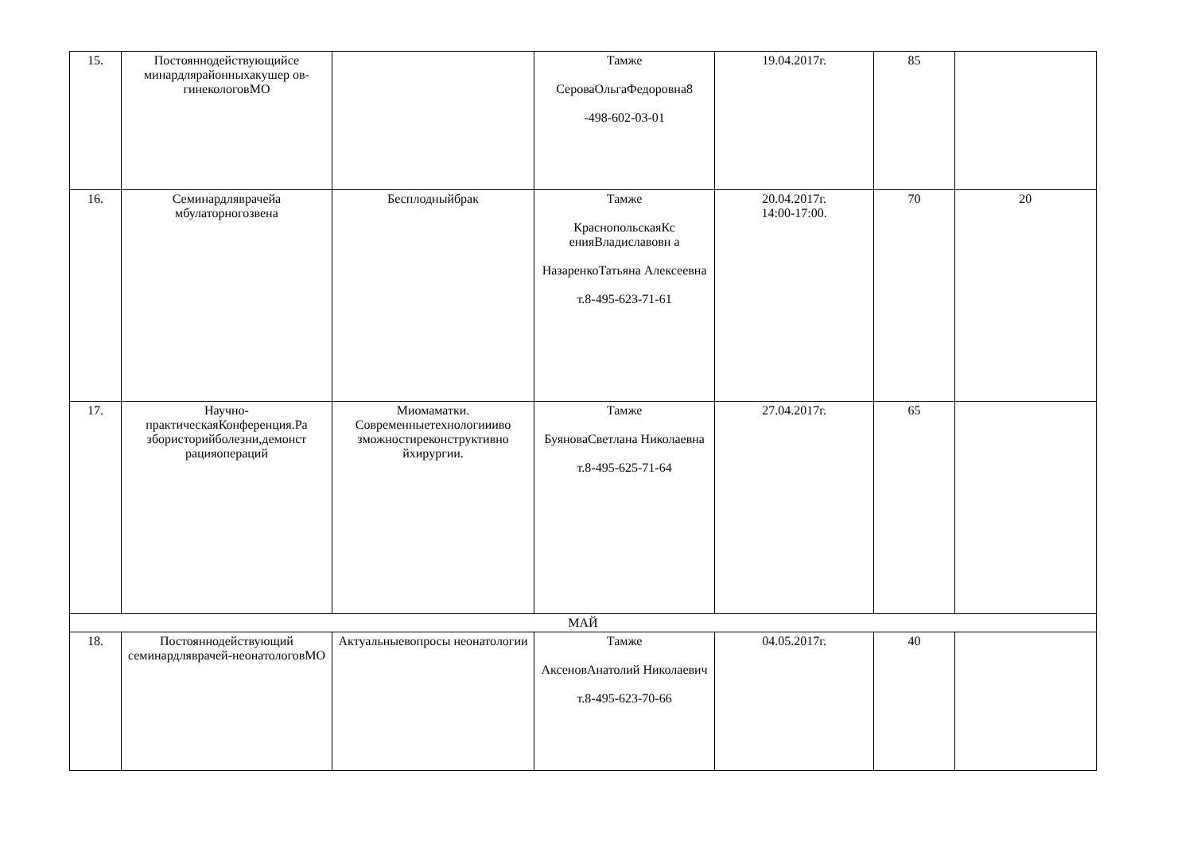| 15. | Постояннодействующийсе минардлярайонныхакушер ов-гинекологовМО | | Тамже СероваОльгаФедоровна8 -498-602-03-01 | 19.04.2017г. | 85 | |
| 16. | Семинардляврачейа мбулаторногозвена | Бесплодныйбрак | Тамже КраснопольскаяКс енияВладиславовн а НазаренкоТатьяна Алексеевна т.8-495-623-71-61 | 20.04.2017г. 14:00-17:00. | 70 | 20 |
| 17. | Научно-практическаяКонференция.Ра збористорийболезни,демонст рацияопераций | Миомаматки. Современныетехнологиииво зможностиреконструктивно йхирургии. | Тамже БуяноваСветлана Николаевна т.8-495-625-71-64 | 27.04.2017г. | 65 | |
| МАЙ | | | | | | |
| 18. | Постояннодействующий семинардляврачей-неонатологовМО | Актуальныевопросы неонатологии | Тамже АксеновАнатолий Николаевич т.8-495-623-70-66 | 04.05.2017г. | 40 | |